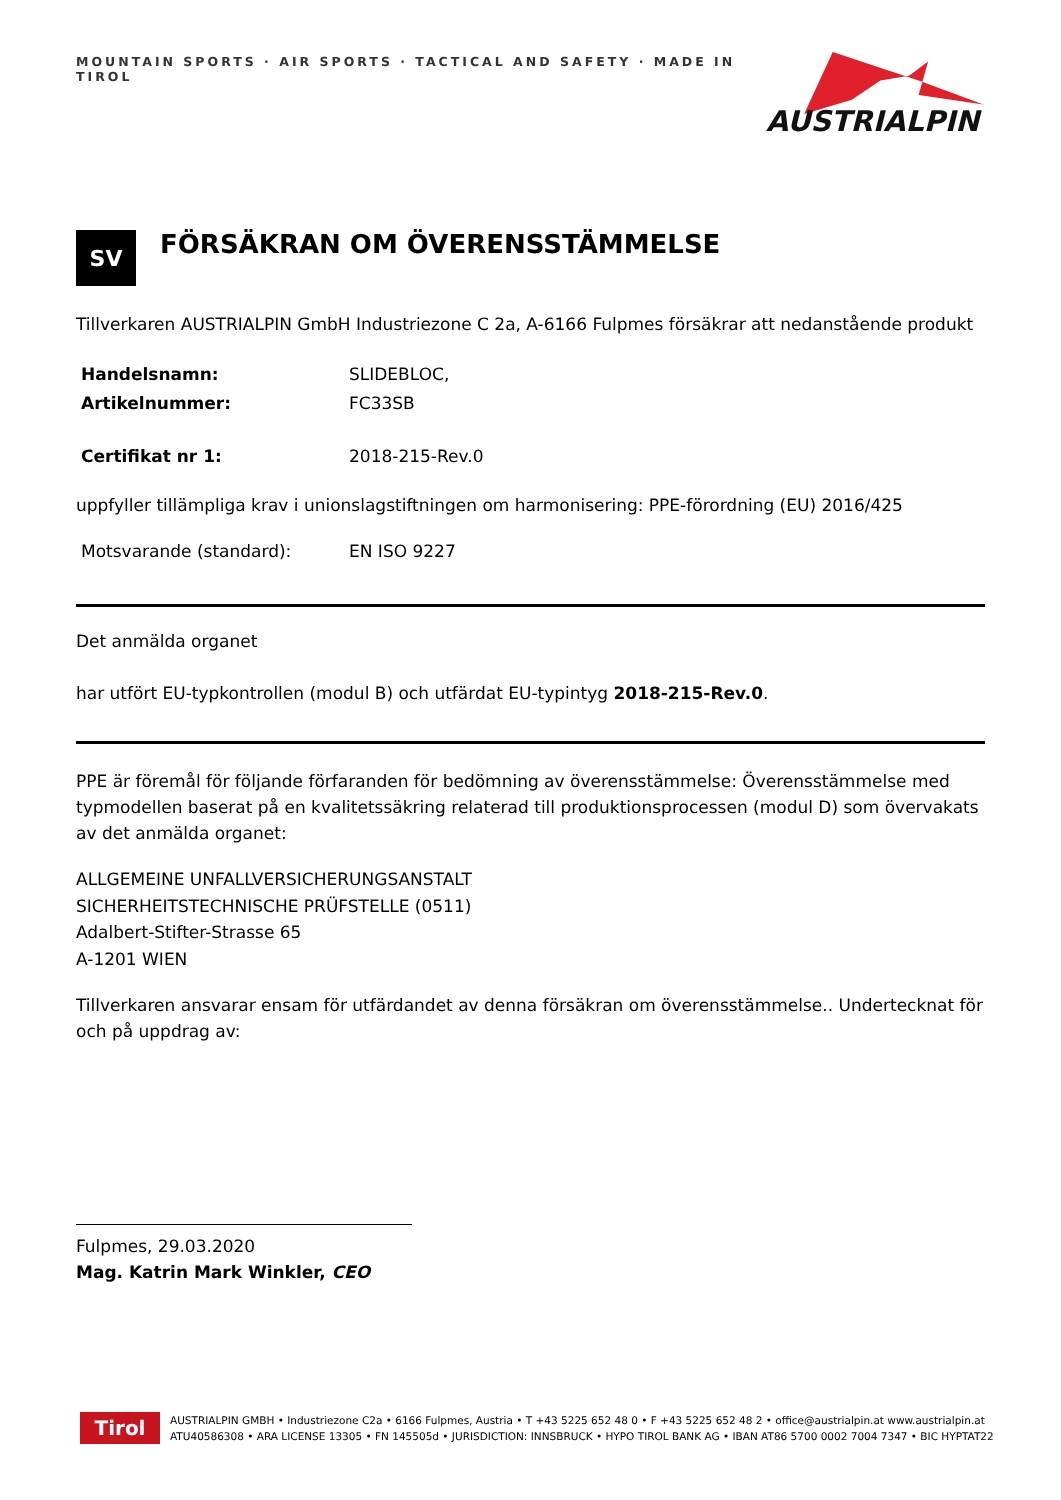MOUNTAIN SPORTS · AIR SPORTS · TACTICAL AND SAFETY · MADE IN TIROL
AUSTRIALPIN
SV
FÖRSÄKRAN OM ÖVERENSSTÄMMELSE
Tillverkaren AUSTRIALPIN GmbH Industriezone C 2a, A-6166 Fulpmes försäkrar att nedanstående produkt
Handelsnamn: SLIDEBLOC,
Artikelnummer: FC33SB
Certifikat nr 1: 2018-215-Rev.0
uppfyller tillämpliga krav i unionslagstiftningen om harmonisering: PPE-förordning (EU) 2016/425
Motsvarande (standard): EN ISO 9227
Det anmälda organet
har utfört EU-typkontrollen (modul B) och utfärdat EU-typintyg 2018-215-Rev.0.
PPE är föremål för följande förfaranden för bedömning av överensstämmelse: Överensstämmelse med typmodellen baserat på en kvalitetssäkring relaterad till produktionsprocessen (modul D) som övervakats av det anmälda organet:
ALLGEMEINE UNFALLVERSICHERUNGSANSTALT
SICHERHEITSTECHNISCHE PRÜFSTELLE (0511)
Adalbert-Stifter-Strasse 65
A-1201 WIEN
Tillverkaren ansvarar ensam för utfärdandet av denna försäkran om överensstämmelse.. Undertecknat för och på uppdrag av:
Fulpmes, 29.03.2020
Mag. Katrin Mark Winkler, CEO
Tirol
AUSTRIALPIN GMBH • Industriezone C2a • 6166 Fulpmes, Austria • T +43 5225 652 48 0 • F +43 5225 652 48 2 • office@austrialpin.at www.austrialpin.at
ATU40586308 • ARA LICENSE 13305 • FN 145505d • JURISDICTION: INNSBRUCK • HYPO TIROL BANK AG • IBAN AT86 5700 0002 7004 7347 • BIC HYPTAT22